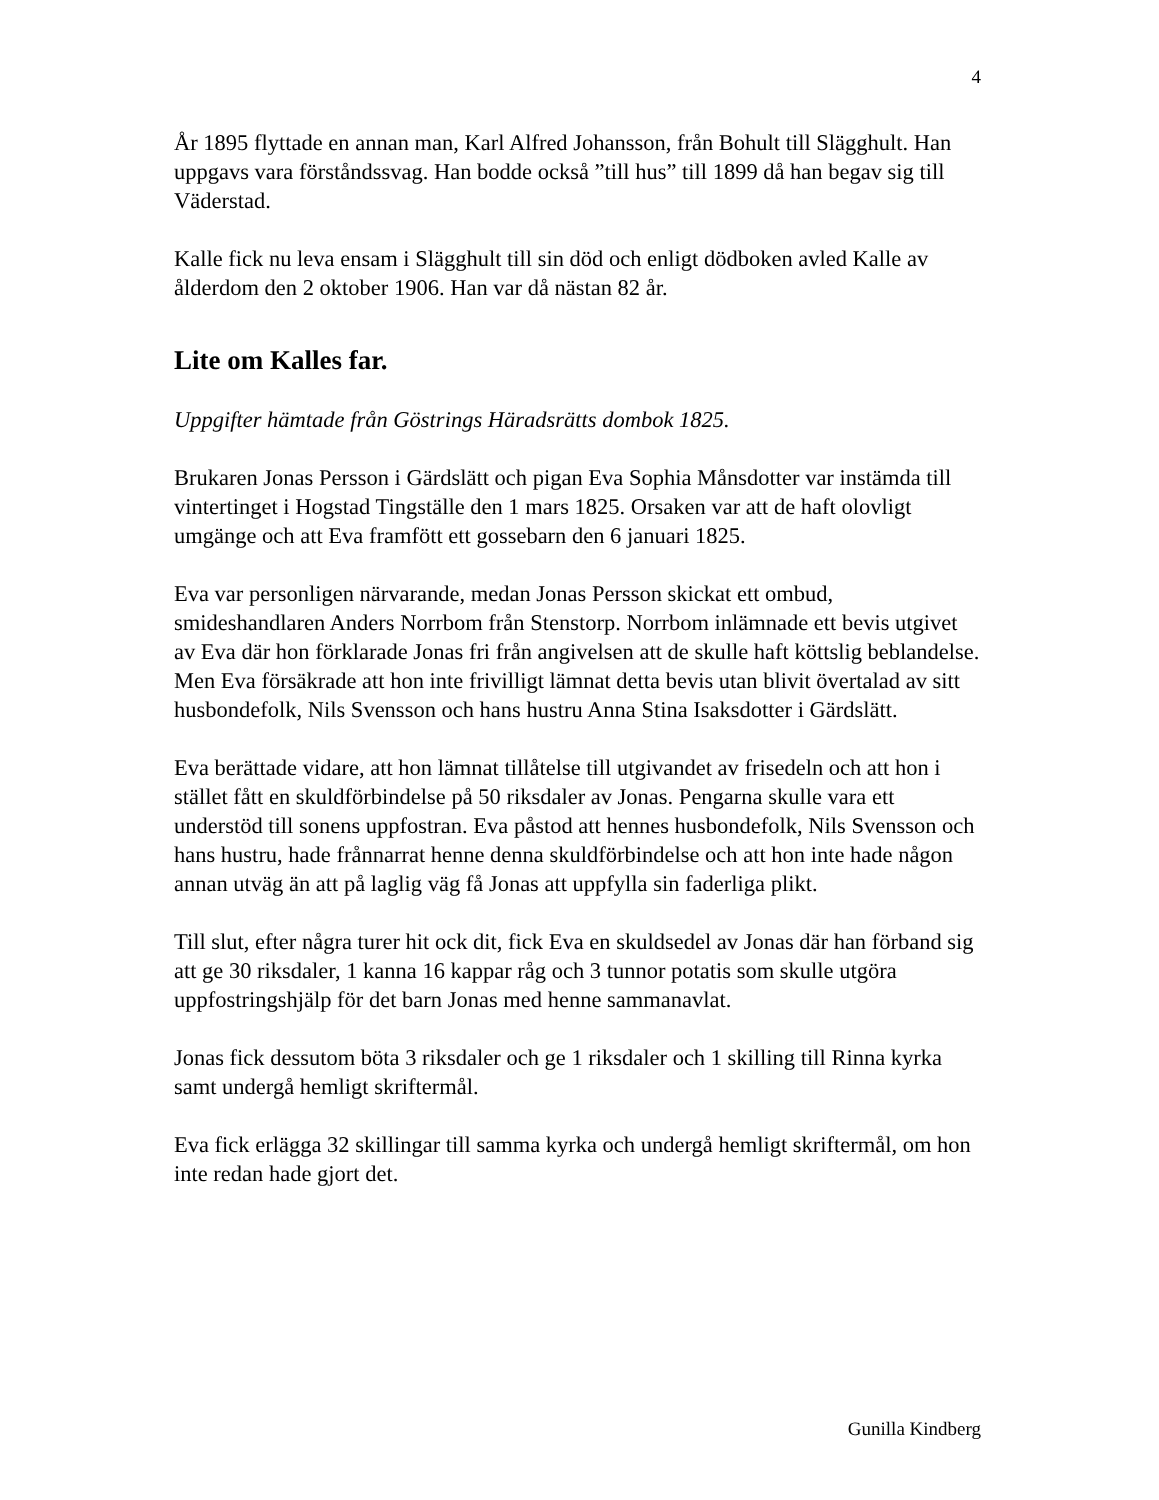4
År 1895 flyttade en annan man, Karl Alfred Johansson, från Bohult till Slägghult. Han uppgavs vara förståndssvag. Han bodde också ”till hus” till 1899 då han begav sig till Väderstad.
Kalle fick nu leva ensam i Slägghult till sin död och enligt dödboken avled Kalle av ålderdom den 2 oktober 1906. Han var då nästan 82 år.
Lite om Kalles far.
Uppgifter hämtade från Göstrings Häradsrätts dombok 1825.
Brukaren Jonas Persson i Gärdslätt och pigan Eva Sophia Månsdotter var instämda till vintertinget i Hogstad Tingställe den 1 mars 1825. Orsaken var att de haft olovligt umgänge och att Eva framfött ett gossebarn den 6 januari 1825.
Eva var personligen närvarande, medan Jonas Persson skickat ett ombud, smideshandlaren Anders Norrbom från Stenstorp. Norrbom inlämnade ett bevis utgivet av Eva där hon förklarade Jonas fri från angivelsen att de skulle haft köttslig beblandelse. Men Eva försäkrade att hon inte frivilligt lämnat detta bevis utan blivit övertalad av sitt husbondefolk, Nils Svensson och hans hustru Anna Stina Isaksdotter i Gärdslätt.
Eva berättade vidare, att hon lämnat tillåtelse till utgivandet av frisedeln och att hon i stället fått en skuldförbindelse på 50 riksdaler av Jonas. Pengarna skulle vara ett understöd till sonens uppfostran. Eva påstod att hennes husbondefolk, Nils Svensson och hans hustru, hade frånnarrat henne denna skuldförbindelse och att hon inte hade någon annan utväg än att på laglig väg få Jonas att uppfylla sin faderliga plikt.
Till slut, efter några turer hit ock dit, fick Eva en skuldsedel av Jonas där han förband sig att ge 30 riksdaler, 1 kanna 16 kappar råg och 3 tunnor potatis som skulle utgöra uppfostringshjälp för det barn Jonas med henne sammanavlat.
Jonas fick dessutom böta 3 riksdaler och ge 1 riksdaler och 1 skilling till Rinna kyrka samt undergå hemligt skriftermål.
Eva fick erlägga 32 skillingar till samma kyrka och undergå hemligt skriftermål, om hon inte redan hade gjort det.
Gunilla Kindberg